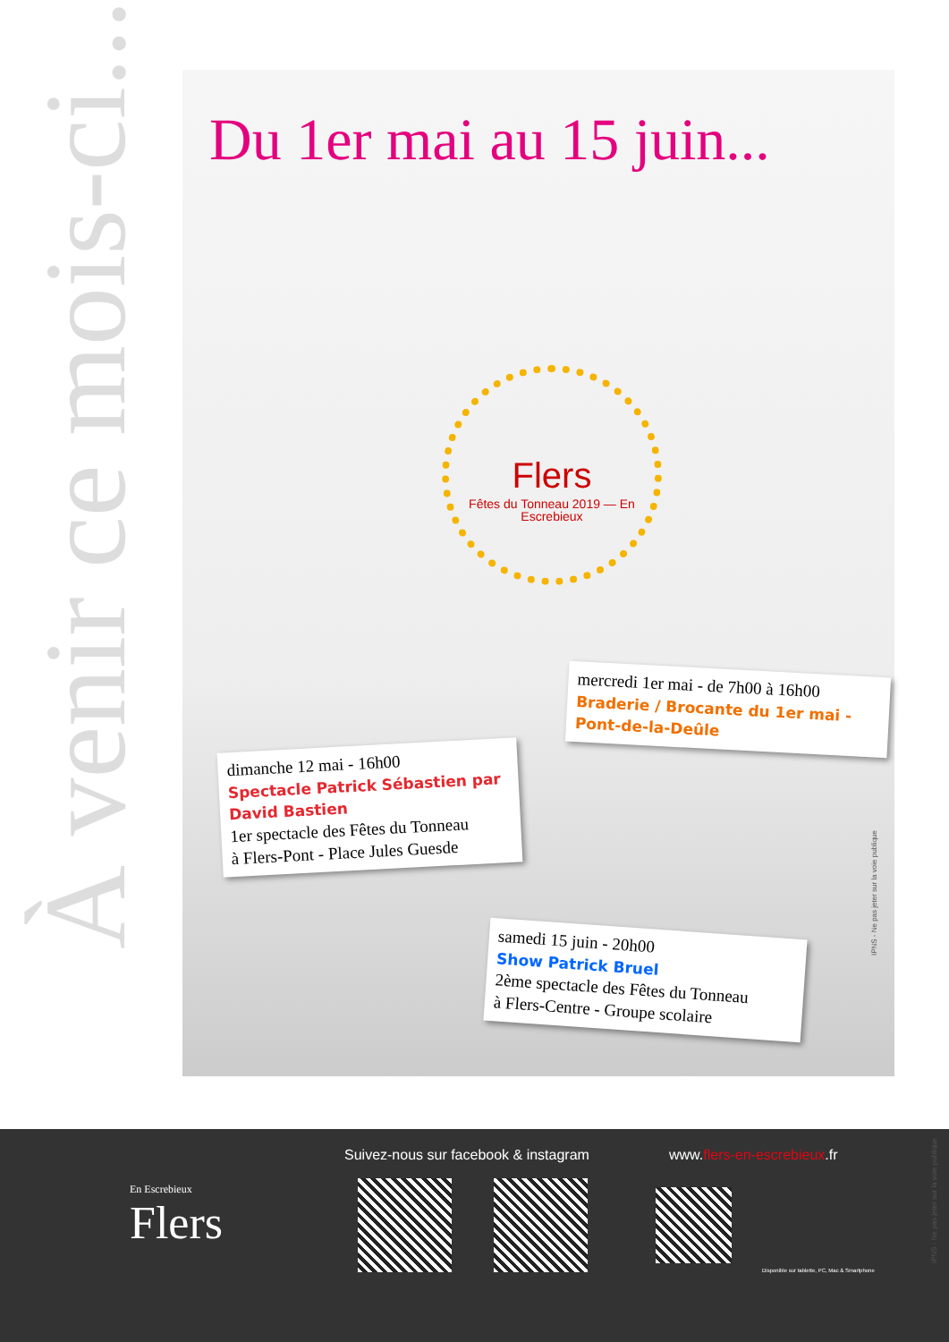À venir ce mois-ci...
Du 1er mai au 15 juin...
Flers
Fêtes du Tonneau 2019 — En Escrebieux
mercredi 1er mai - de 7h00 à 16h00
Braderie / Brocante du 1er mai - Pont-de-la-Deûle
dimanche 12 mai - 16h00
Spectacle Patrick Sébastien par David Bastien
1er spectacle des Fêtes du Tonneau
à Flers-Pont - Place Jules Guesde
samedi 15 juin - 20h00
Show Patrick Bruel
2ème spectacle des Fêtes du Tonneau
à Flers-Centre - Groupe scolaire
IPNS - Ne pas jeter sur la voie publique
En Escrebieux
Flers
Suivez-nous sur facebook & instagram
www.flers-en-escrebieux.fr
Disponible sur tablette, PC, Mac & Smartphone
IPNS - Ne pas jeter sur la voie publique